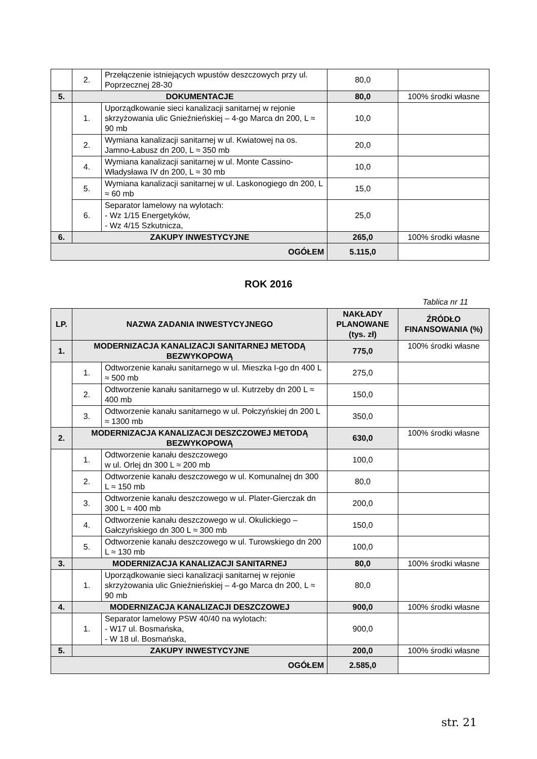| | 2. | Przełączenie istniejących wpustów deszczowych przy ul. Poprzecznej 28-30 | 80,0 | |
| 5. | DOKUMENTACJE | | 80,0 | 100% środki własne |
| | 1. | Uporządkowanie sieci kanalizacji sanitarnej w rejonie skrzyżowania ulic Gnieźnieńskiej – 4-go Marca dn 200, L ≈ 90 mb | 10,0 | |
| | 2. | Wymiana kanalizacji sanitarnej w ul. Kwiatowej na os. Jamno-Łabusz dn 200, L ≈ 350 mb | 20,0 | |
| | 4. | Wymiana kanalizacji sanitarnej w ul. Monte Cassino-Władysława IV dn 200, L ≈ 30 mb | 10,0 | |
| | 5. | Wymiana kanalizacji sanitarnej w ul. Laskonogiego dn 200, L ≈ 60 mb | 15,0 | |
| | 6. | Separator lamelowy na wylotach: - Wz 1/15 Energetyków, - Wz 4/15 Szkutnicza, | 25,0 | |
| 6. | ZAKUPY INWESTYCYJNE | | 265,0 | 100% środki własne |
| OGÓŁEM | | | 5.115,0 | |
ROK 2016
Tablica nr 11
| LP. | NAZWA ZADANIA INWESTYCYJNEGO | | NAKŁADY PLANOWANE (tys. zł) | ŹRÓDŁO FINANSOWANIA (%) |
| --- | --- | --- | --- | --- |
| 1. | MODERNIZACJA KANALIZACJI SANITARNEJ METODĄ BEZWYKOPOWĄ | | 775,0 | 100% środki własne |
| | 1. | Odtworzenie kanału sanitarnego w ul. Mieszka I-go dn 400 L ≈ 500 mb | 275,0 | |
| | 2. | Odtworzenie kanału sanitarnego w ul. Kutrzeby dn 200 L ≈ 400 mb | 150,0 | |
| | 3. | Odtworzenie kanału sanitarnego w ul. Połczyńskiej dn 200 L ≈ 1300 mb | 350,0 | |
| 2. | MODERNIZACJA KANALIZACJI DESZCZOWEJ METODĄ BEZWYKOPOWĄ | | 630,0 | 100% środki własne |
| | 1. | Odtworzenie kanału deszczowego w ul. Orlej dn 300 L ≈ 200 mb | 100,0 | |
| | 2. | Odtworzenie kanału deszczowego w ul. Komunalnej dn 300 L ≈ 150 mb | 80,0 | |
| | 3. | Odtworzenie kanału deszczowego w ul. Plater-Gierczak dn 300 L ≈ 400 mb | 200,0 | |
| | 4. | Odtworzenie kanału deszczowego w ul. Okulickiego – Gałczyńskiego dn 300 L ≈ 300 mb | 150,0 | |
| | 5. | Odtworzenie kanału deszczowego w ul. Turowskiego dn 200 L ≈ 130 mb | 100,0 | |
| 3. | MODERNIZACJA KANALIZACJI SANITARNEJ | | 80,0 | 100% środki własne |
| | 1. | Uporządkowanie sieci kanalizacji sanitarnej w rejonie skrzyżowania ulic Gnieźnieńskiej – 4-go Marca dn 200, L ≈ 90 mb | 80,0 | |
| 4. | MODERNIZACJA KANALIZACJI DESZCZOWEJ | | 900,0 | 100% środki własne |
| | 1. | Separator lamelowy PSW 40/40 na wylotach: - W17 ul. Bosmańska, - W 18 ul. Bosmańska, | 900,0 | |
| 5. | ZAKUPY INWESTYCYJNE | | 200,0 | 100% środki własne |
| OGÓŁEM | | | 2.585,0 | |
str. 21